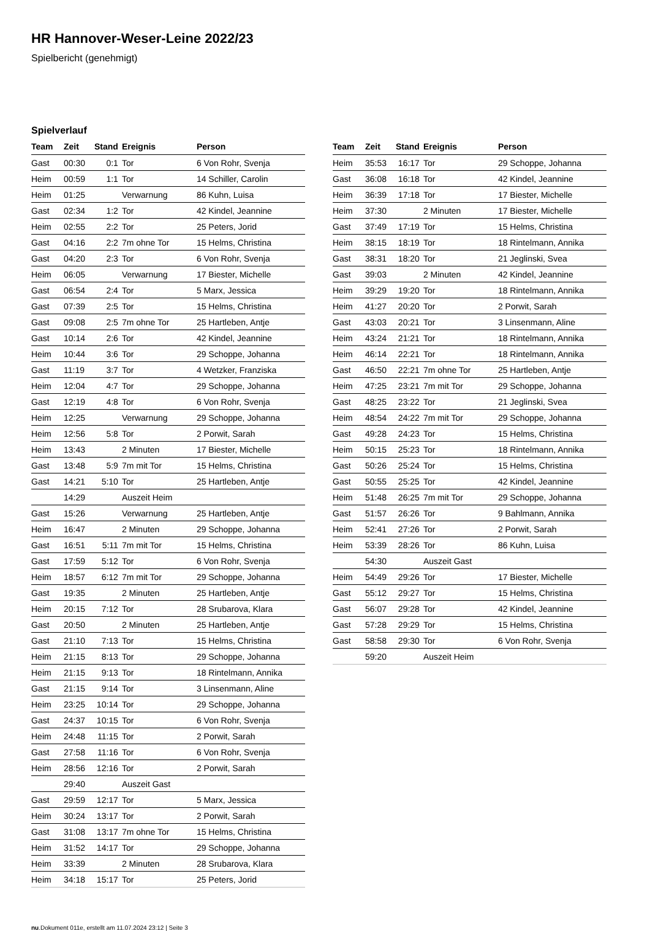HR Hannover-Weser-Leine 2022/23
Spielbericht (genehmigt)
Spielverlauf
| Team | Zeit | Stand | Ereignis | Person |
| --- | --- | --- | --- | --- |
| Gast | 00:30 | 0:1 | Tor | 6 Von Rohr, Svenja |
| Heim | 00:59 | 1:1 | Tor | 14 Schiller, Carolin |
| Heim | 01:25 | | Verwarnung | 86 Kuhn, Luisa |
| Gast | 02:34 | 1:2 | Tor | 42 Kindel, Jeannine |
| Heim | 02:55 | 2:2 | Tor | 25 Peters, Jorid |
| Gast | 04:16 | 2:2 | 7m ohne Tor | 15 Helms, Christina |
| Gast | 04:20 | 2:3 | Tor | 6 Von Rohr, Svenja |
| Heim | 06:05 | | Verwarnung | 17 Biester, Michelle |
| Gast | 06:54 | 2:4 | Tor | 5 Marx, Jessica |
| Gast | 07:39 | 2:5 | Tor | 15 Helms, Christina |
| Gast | 09:08 | 2:5 | 7m ohne Tor | 25 Hartleben, Antje |
| Gast | 10:14 | 2:6 | Tor | 42 Kindel, Jeannine |
| Heim | 10:44 | 3:6 | Tor | 29 Schoppe, Johanna |
| Gast | 11:19 | 3:7 | Tor | 4 Wetzker, Franziska |
| Heim | 12:04 | 4:7 | Tor | 29 Schoppe, Johanna |
| Gast | 12:19 | 4:8 | Tor | 6 Von Rohr, Svenja |
| Heim | 12:25 | | Verwarnung | 29 Schoppe, Johanna |
| Heim | 12:56 | 5:8 | Tor | 2 Porwit, Sarah |
| Heim | 13:43 | | 2 Minuten | 17 Biester, Michelle |
| Gast | 13:48 | 5:9 | 7m mit Tor | 15 Helms, Christina |
| Gast | 14:21 | 5:10 | Tor | 25 Hartleben, Antje |
| | 14:29 | | Auszeit Heim | |
| Gast | 15:26 | | Verwarnung | 25 Hartleben, Antje |
| Heim | 16:47 | | 2 Minuten | 29 Schoppe, Johanna |
| Gast | 16:51 | 5:11 | 7m mit Tor | 15 Helms, Christina |
| Gast | 17:59 | 5:12 | Tor | 6 Von Rohr, Svenja |
| Heim | 18:57 | 6:12 | 7m mit Tor | 29 Schoppe, Johanna |
| Gast | 19:35 | | 2 Minuten | 25 Hartleben, Antje |
| Heim | 20:15 | 7:12 | Tor | 28 Srubarova, Klara |
| Gast | 20:50 | | 2 Minuten | 25 Hartleben, Antje |
| Gast | 21:10 | 7:13 | Tor | 15 Helms, Christina |
| Heim | 21:15 | 8:13 | Tor | 29 Schoppe, Johanna |
| Heim | 21:15 | 9:13 | Tor | 18 Rintelmann, Annika |
| Gast | 21:15 | 9:14 | Tor | 3 Linsenmann, Aline |
| Heim | 23:25 | 10:14 | Tor | 29 Schoppe, Johanna |
| Gast | 24:37 | 10:15 | Tor | 6 Von Rohr, Svenja |
| Heim | 24:48 | 11:15 | Tor | 2 Porwit, Sarah |
| Gast | 27:58 | 11:16 | Tor | 6 Von Rohr, Svenja |
| Heim | 28:56 | 12:16 | Tor | 2 Porwit, Sarah |
| | 29:40 | | Auszeit Gast | |
| Gast | 29:59 | 12:17 | Tor | 5 Marx, Jessica |
| Heim | 30:24 | 13:17 | Tor | 2 Porwit, Sarah |
| Gast | 31:08 | 13:17 | 7m ohne Tor | 15 Helms, Christina |
| Heim | 31:52 | 14:17 | Tor | 29 Schoppe, Johanna |
| Heim | 33:39 | | 2 Minuten | 28 Srubarova, Klara |
| Heim | 34:18 | 15:17 | Tor | 25 Peters, Jorid |
| Team | Zeit | Stand | Ereignis | Person |
| --- | --- | --- | --- | --- |
| Heim | 35:53 | 16:17 | Tor | 29 Schoppe, Johanna |
| Gast | 36:08 | 16:18 | Tor | 42 Kindel, Jeannine |
| Heim | 36:39 | 17:18 | Tor | 17 Biester, Michelle |
| Heim | 37:30 | | 2 Minuten | 17 Biester, Michelle |
| Gast | 37:49 | 17:19 | Tor | 15 Helms, Christina |
| Heim | 38:15 | 18:19 | Tor | 18 Rintelmann, Annika |
| Gast | 38:31 | 18:20 | Tor | 21 Jeglinski, Svea |
| Gast | 39:03 | | 2 Minuten | 42 Kindel, Jeannine |
| Heim | 39:29 | 19:20 | Tor | 18 Rintelmann, Annika |
| Heim | 41:27 | 20:20 | Tor | 2 Porwit, Sarah |
| Gast | 43:03 | 20:21 | Tor | 3 Linsenmann, Aline |
| Heim | 43:24 | 21:21 | Tor | 18 Rintelmann, Annika |
| Heim | 46:14 | 22:21 | Tor | 18 Rintelmann, Annika |
| Gast | 46:50 | 22:21 | 7m ohne Tor | 25 Hartleben, Antje |
| Heim | 47:25 | 23:21 | 7m mit Tor | 29 Schoppe, Johanna |
| Gast | 48:25 | 23:22 | Tor | 21 Jeglinski, Svea |
| Heim | 48:54 | 24:22 | 7m mit Tor | 29 Schoppe, Johanna |
| Gast | 49:28 | 24:23 | Tor | 15 Helms, Christina |
| Heim | 50:15 | 25:23 | Tor | 18 Rintelmann, Annika |
| Gast | 50:26 | 25:24 | Tor | 15 Helms, Christina |
| Gast | 50:55 | 25:25 | Tor | 42 Kindel, Jeannine |
| Heim | 51:48 | 26:25 | 7m mit Tor | 29 Schoppe, Johanna |
| Gast | 51:57 | 26:26 | Tor | 9 Bahlmann, Annika |
| Heim | 52:41 | 27:26 | Tor | 2 Porwit, Sarah |
| Heim | 53:39 | 28:26 | Tor | 86 Kuhn, Luisa |
| | 54:30 | | Auszeit Gast | |
| Heim | 54:49 | 29:26 | Tor | 17 Biester, Michelle |
| Gast | 55:12 | 29:27 | Tor | 15 Helms, Christina |
| Gast | 56:07 | 29:28 | Tor | 42 Kindel, Jeannine |
| Gast | 57:28 | 29:29 | Tor | 15 Helms, Christina |
| Gast | 58:58 | 29:30 | Tor | 6 Von Rohr, Svenja |
| | 59:20 | | Auszeit Heim | |
nu.Dokument 011e, erstellt am 11.07.2024 23:12 | Seite 3